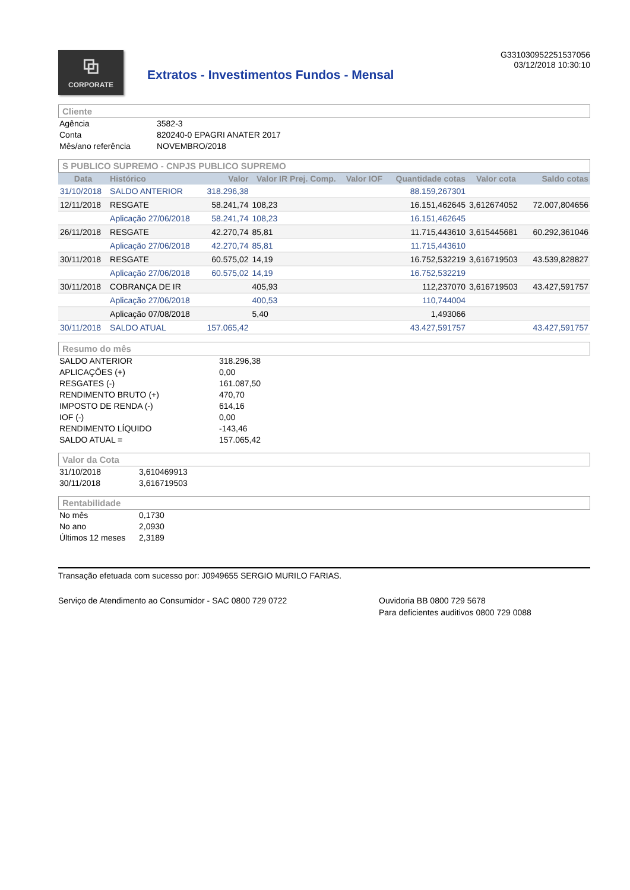⧉
CORPORATE
Extratos - Investimentos Fundos - Mensal
G331030952251537056
03/12/2018 10:30:10
Cliente
| Agência | 3582-3 |
| Conta | 820240-0 EPAGRI ANATER 2017 |
| Mês/ano referência | NOVEMBRO/2018 |
S PUBLICO SUPREMO - CNPJS PUBLICO SUPREMO
| Data | Histórico | Valor | Valor IR Prej. Comp. | Valor IOF | Quantidade cotas | Valor cota | Saldo cotas |
| --- | --- | --- | --- | --- | --- | --- | --- |
| 31/10/2018 | SALDO ANTERIOR | 318.296,38 | | | 88.159,267301 | | |
| 12/11/2018 | RESGATE | 58.241,74 | 108,23 | | 16.151,462645 | 3,612674052 | 72.007,804656 |
| | Aplicação 27/06/2018 | 58.241,74 | 108,23 | | 16.151,462645 | | |
| 26/11/2018 | RESGATE | 42.270,74 | 85,81 | | 11.715,443610 | 3,615445681 | 60.292,361046 |
| | Aplicação 27/06/2018 | 42.270,74 | 85,81 | | 11.715,443610 | | |
| 30/11/2018 | RESGATE | 60.575,02 | 14,19 | | 16.752,532219 | 3,616719503 | 43.539,828827 |
| | Aplicação 27/06/2018 | 60.575,02 | 14,19 | | 16.752,532219 | | |
| 30/11/2018 | COBRANÇA DE IR | | 405,93 | | 112,237070 | 3,616719503 | 43.427,591757 |
| | Aplicação 27/06/2018 | | 400,53 | | 110,744004 | | |
| | Aplicação 07/08/2018 | | 5,40 | | 1,493066 | | |
| 30/11/2018 | SALDO ATUAL | 157.065,42 | | | 43.427,591757 | | 43.427,591757 |
Resumo do mês
| SALDO ANTERIOR | 318.296,38 |
| APLICAÇÕES (+) | 0,00 |
| RESGATES (-) | 161.087,50 |
| RENDIMENTO BRUTO (+) | 470,70 |
| IMPOSTO DE RENDA (-) | 614,16 |
| IOF (-) | 0,00 |
| RENDIMENTO LÍQUIDO | -143,46 |
| SALDO ATUAL = | 157.065,42 |
Valor da Cota
| 31/10/2018 | 3,610469913 |
| 30/11/2018 | 3,616719503 |
Rentabilidade
| No mês | 0,1730 |
| No ano | 2,0930 |
| Últimos 12 meses | 2,3189 |
Transação efetuada com sucesso por: J0949655 SERGIO MURILO FARIAS.
Serviço de Atendimento ao Consumidor - SAC 0800 729 0722 Ouvidoria BB 0800 729 5678
Para deficientes auditivos 0800 729 0088